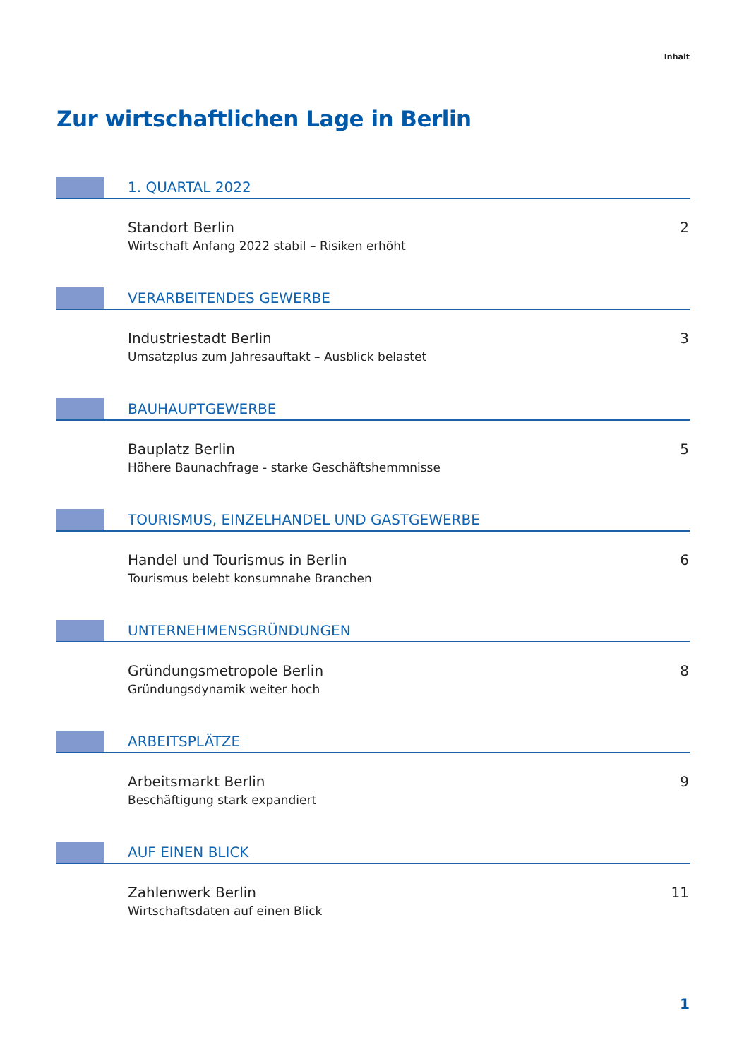Inhalt
Zur wirtschaftlichen Lage in Berlin
1. QUARTAL 2022
Standort Berlin
Wirtschaft Anfang 2022 stabil – Risiken erhöht
2
VERARBEITENDES GEWERBE
Industriestadt Berlin
Umsatzplus zum Jahresauftakt – Ausblick belastet
3
BAUHAUPTGEWERBE
Bauplatz Berlin
Höhere Baunachfrage - starke Geschäftshemmnisse
5
TOURISMUS, EINZELHANDEL UND GASTGEWERBE
Handel und Tourismus in Berlin
Tourismus belebt konsumnahe Branchen
6
UNTERNEHMENSGRÜNDUNGEN
Gründungsmetropole Berlin
Gründungsdynamik weiter hoch
8
ARBEITSPLÄTZE
Arbeitsmarkt Berlin
Beschäftigung stark expandiert
9
AUF EINEN BLICK
Zahlenwerk Berlin
Wirtschaftsdaten auf einen Blick
11
1